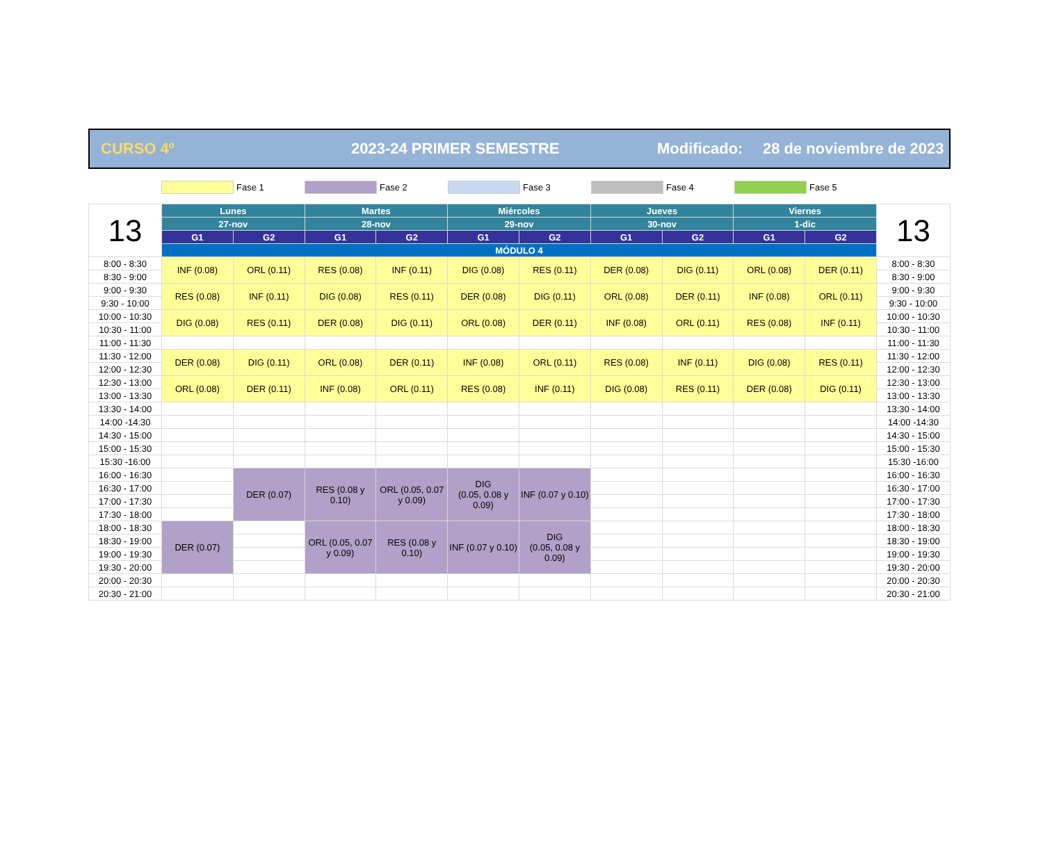CURSO 4º 2023-24 PRIMER SEMESTRE Modificado: 28 de noviembre de 2023
Fase 1 Fase 2 Fase 3 Fase 4 Fase 5
| 13 | Lunes | | Martes | | Miércoles | | Jueves | | Viernes | | 13 |
| | 27-nov | | 28-nov | | 29-nov | | 30-nov | | 1-dic | | |
| | G1 | G2 | G1 | G2 | G1 | G2 | G1 | G2 | G1 | G2 | |
| | MÓDULO 4 | | | | | | | | | | |
| 8:00 - 8:30 | INF (0.08) | ORL (0.11) | RES (0.08) | INF (0.11) | DIG (0.08) | RES (0.11) | DER (0.08) | DIG (0.11) | ORL (0.08) | DER (0.11) | 8:00 - 8:30 |
| 8:30 - 9:00 | | | | | | | | | | | 8:30 - 9:00 |
| 9:00 - 9:30 | RES (0.08) | INF (0.11) | DIG (0.08) | RES (0.11) | DER (0.08) | DIG (0.11) | ORL (0.08) | DER (0.11) | INF (0.08) | ORL (0.11) | 9:00 - 9:30 |
| 9:30 - 10:00 | | | | | | | | | | | 9:30 - 10:00 |
| 10:00 - 10:30 | DIG (0.08) | RES (0.11) | DER (0.08) | DIG (0.11) | ORL (0.08) | DER (0.11) | INF (0.08) | ORL (0.11) | RES (0.08) | INF (0.11) | 10:00 - 10:30 |
| 10:30 - 11:00 | | | | | | | | | | | 10:30 - 11:00 |
| 11:00 - 11:30 | | | | | | | | | | | 11:00 - 11:30 |
| 11:30 - 12:00 | DER (0.08) | DIG (0.11) | ORL (0.08) | DER (0.11) | INF (0.08) | ORL (0.11) | RES (0.08) | INF (0.11) | DIG (0.08) | RES (0.11) | 11:30 - 12:00 |
| 12:00 - 12:30 | | | | | | | | | | | 12:00 - 12:30 |
| 12:30 - 13:00 | ORL (0.08) | DER (0.11) | INF (0.08) | ORL (0.11) | RES (0.08) | INF (0.11) | DIG (0.08) | RES (0.11) | DER (0.08) | DIG (0.11) | 12:30 - 13:00 |
| 13:00 - 13:30 | | | | | | | | | | | 13:00 - 13:30 |
| 13:30 - 14:00 | | | | | | | | | | | 13:30 - 14:00 |
| 14:00 -14:30 | | | | | | | | | | | 14:00 -14:30 |
| 14:30 - 15:00 | | | | | | | | | | | 14:30 - 15:00 |
| 15:00 - 15:30 | | | | | | | | | | | 15:00 - 15:30 |
| 15:30 -16:00 | | | | | | | | | | | 15:30 -16:00 |
| 16:00 - 16:30 | | DER (0.07) | RES (0.08 y 0.10) | ORL (0.05, 0.07 y 0.09) | DIG (0.05, 0.08 y 0.09) | INF (0.07 y 0.10) | | | | | 16:00 - 16:30 |
| 16:30 - 17:00 | | | | | | | | | | | 16:30 - 17:00 |
| 17:00 - 17:30 | | | | | | | | | | | 17:00 - 17:30 |
| 17:30 - 18:00 | | | | | | | | | | | 17:30 - 18:00 |
| 18:00 - 18:30 | DER (0.07) | | ORL (0.05, 0.07 y 0.09) | RES (0.08 y 0.10) | INF (0.07 y 0.10) | DIG (0.05, 0.08 y 0.09) | | | | | 18:00 - 18:30 |
| 18:30 - 19:00 | | | | | | | | | | | 18:30 - 19:00 |
| 19:00 - 19:30 | | | | | | | | | | | 19:00 - 19:30 |
| 19:30 - 20:00 | | | | | | | | | | | 19:30 - 20:00 |
| 20:00 - 20:30 | | | | | | | | | | | 20:00 - 20:30 |
| 20:30 - 21:00 | | | | | | | | | | | 20:30 - 21:00 |